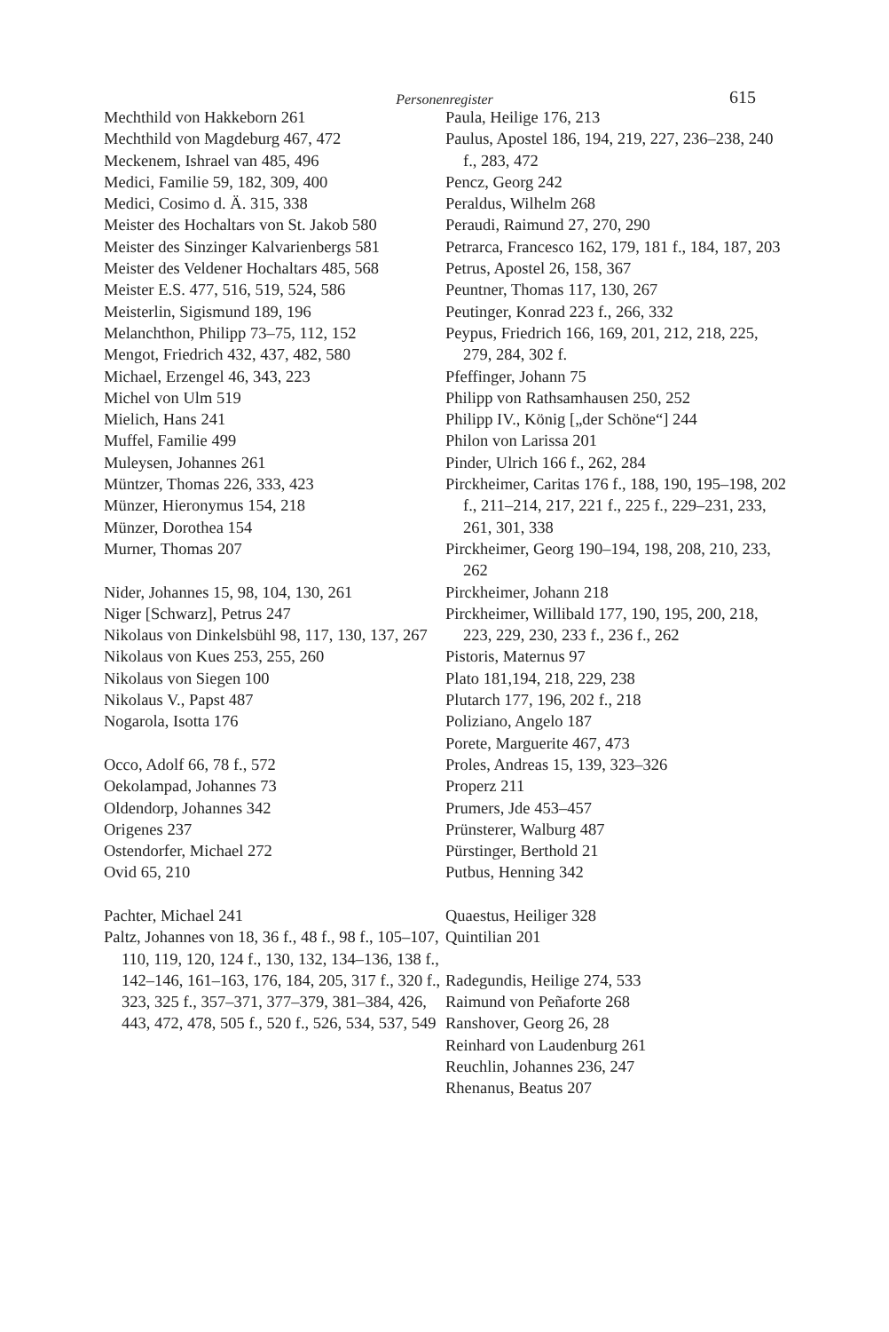Personenregister 615
Mechthild von Hakkeborn 261
Mechthild von Magdeburg 467, 472
Meckenem, Ishrael van 485, 496
Medici, Familie 59, 182, 309, 400
Medici, Cosimo d. Ä. 315, 338
Meister des Hochaltars von St. Jakob 580
Meister des Sinzinger Kalvarienbergs 581
Meister des Veldener Hochaltars 485, 568
Meister E.S. 477, 516, 519, 524, 586
Meisterlin, Sigismund 189, 196
Melanchthon, Philipp 73–75, 112, 152
Mengot, Friedrich 432, 437, 482, 580
Michael, Erzengel 46, 343, 223
Michel von Ulm 519
Mielich, Hans 241
Muffel, Familie 499
Muleysen, Johannes 261
Müntzer, Thomas 226, 333, 423
Münzer, Hieronymus 154, 218
Münzer, Dorothea 154
Murner, Thomas 207
Nider, Johannes 15, 98, 104, 130, 261
Niger [Schwarz], Petrus 247
Nikolaus von Dinkelsbühl 98, 117, 130, 137, 267
Nikolaus von Kues 253, 255, 260
Nikolaus von Siegen 100
Nikolaus V., Papst 487
Nogarola, Isotta 176
Occo, Adolf 66, 78 f., 572
Oekolampad, Johannes 73
Oldendorp, Johannes 342
Origenes 237
Ostendorfer, Michael 272
Ovid 65, 210
Pachter, Michael 241
Paltz, Johannes von 18, 36 f., 48 f., 98 f., 105–107, 110, 119, 120, 124 f., 130, 132, 134–136, 138 f., 142–146, 161–163, 176, 184, 205, 317 f., 320 f., 323, 325 f., 357–371, 377–379, 381–384, 426, 443, 472, 478, 505 f., 520 f., 526, 534, 537, 549
Paula, Heilige 176, 213
Paulus, Apostel 186, 194, 219, 227, 236–238, 240 f., 283, 472
Pencz, Georg 242
Peraldus, Wilhelm 268
Peraudi, Raimund 27, 270, 290
Petrarca, Francesco 162, 179, 181 f., 184, 187, 203
Petrus, Apostel 26, 158, 367
Peuntner, Thomas 117, 130, 267
Peutinger, Konrad 223 f., 266, 332
Peypus, Friedrich 166, 169, 201, 212, 218, 225, 279, 284, 302 f.
Pfeffinger, Johann 75
Philipp von Rathsamhausen 250, 252
Philipp IV., König [„der Schöne“] 244
Philon von Larissa 201
Pinder, Ulrich 166 f., 262, 284
Pirckheimer, Caritas 176 f., 188, 190, 195–198, 202 f., 211–214, 217, 221 f., 225 f., 229–231, 233, 261, 301, 338
Pirckheimer, Georg 190–194, 198, 208, 210, 233, 262
Pirckheimer, Johann 218
Pirckheimer, Willibald 177, 190, 195, 200, 218, 223, 229, 230, 233 f., 236 f., 262
Pistoris, Maternus 97
Plato 181,194, 218, 229, 238
Plutarch 177, 196, 202 f., 218
Poliziano, Angelo 187
Porete, Marguerite 467, 473
Proles, Andreas 15, 139, 323–326
Properz 211
Prumers, Jde 453–457
Prünsterer, Walburg 487
Pürstinger, Berthold 21
Putbus, Henning 342
Quaestus, Heiliger 328
Quintilian 201
Radegundis, Heilige 274, 533
Raimund von Peñaforte 268
Ranshover, Georg 26, 28
Reinhard von Laudenburg 261
Reuchlin, Johannes 236, 247
Rhenanus, Beatus 207